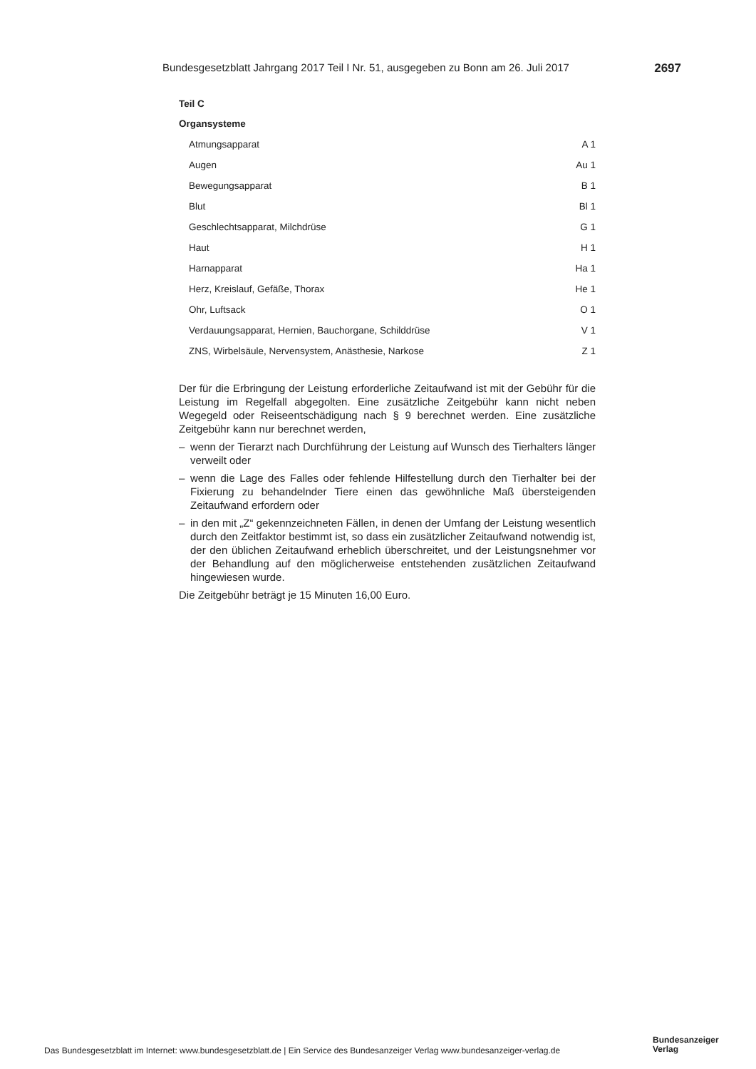Bundesgesetzblatt Jahrgang 2017 Teil I Nr. 51, ausgegeben zu Bonn am 26. Juli 2017 2697
Teil C
Organsysteme
| Atmungsapparat | A 1 |
| Augen | Au 1 |
| Bewegungsapparat | B 1 |
| Blut | Bl 1 |
| Geschlechtsapparat, Milchdrüse | G 1 |
| Haut | H 1 |
| Harnapparat | Ha 1 |
| Herz, Kreislauf, Gefäße, Thorax | He 1 |
| Ohr, Luftsack | O 1 |
| Verdauungsapparat, Hernien, Bauchorgane, Schilddrüse | V 1 |
| ZNS, Wirbelsäule, Nervensystem, Anästhesie, Narkose | Z 1 |
Der für die Erbringung der Leistung erforderliche Zeitaufwand ist mit der Gebühr für die Leistung im Regelfall abgegolten. Eine zusätzliche Zeitgebühr kann nicht neben Wegegeld oder Reiseentschädigung nach § 9 berechnet werden. Eine zusätzliche Zeitgebühr kann nur berechnet werden,
– wenn der Tierarzt nach Durchführung der Leistung auf Wunsch des Tierhalters länger verweilt oder
– wenn die Lage des Falles oder fehlende Hilfestellung durch den Tierhalter bei der Fixierung zu behandelnder Tiere einen das gewöhnliche Maß übersteigenden Zeitaufwand erfordern oder
– in den mit „Z“ gekennzeichneten Fällen, in denen der Umfang der Leistung wesentlich durch den Zeitfaktor bestimmt ist, so dass ein zusätzlicher Zeitaufwand notwendig ist, der den üblichen Zeitaufwand erheblich überschreitet, und der Leistungsnehmer vor der Behandlung auf den möglicherweise entstehenden zusätzlichen Zeitaufwand hingewiesen wurde.
Die Zeitgebühr beträgt je 15 Minuten 16,00 Euro.
Das Bundesgesetzblatt im Internet: www.bundesgesetzblatt.de | Ein Service des Bundesanzeiger Verlag www.bundesanzeiger-verlag.de
Bundesanzeiger
Verlag